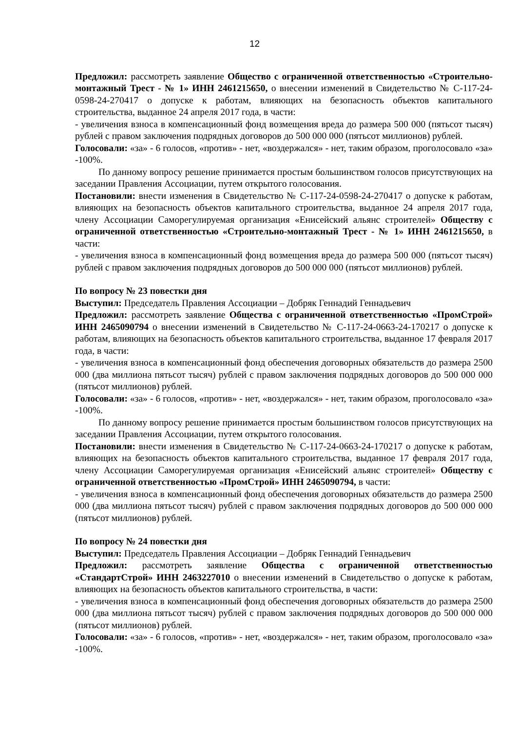12
Предложил: рассмотреть заявление Общество с ограниченной ответственностью «Строительно-монтажный Трест - № 1» ИНН 2461215650, о внесении изменений в Свидетельство № С-117-24-0598-24-270417 о допуске к работам, влияющих на безопасность объектов капитального строительства, выданное 24 апреля 2017 года, в части:
- увеличения взноса в компенсационный фонд возмещения вреда до размера 500 000 (пятьсот тысяч) рублей с правом заключения подрядных договоров до 500 000 000 (пятьсот миллионов) рублей.
Голосовали: «за» - 6 голосов, «против» - нет, «воздержался» - нет, таким образом, проголосовало «за» -100%.
По данному вопросу решение принимается простым большинством голосов присутствующих на заседании Правления Ассоциации, путем открытого голосования.
Постановили: внести изменения в Свидетельство № С-117-24-0598-24-270417 о допуске к работам, влияющих на безопасность объектов капитального строительства, выданное 24 апреля 2017 года, члену Ассоциации Саморегулируемая организация «Енисейский альянс строителей» Обществу с ограниченной ответственностью «Строительно-монтажный Трест - № 1» ИНН 2461215650, в части:
- увеличения взноса в компенсационный фонд возмещения вреда до размера 500 000 (пятьсот тысяч) рублей с правом заключения подрядных договоров до 500 000 000 (пятьсот миллионов) рублей.
По вопросу № 23 повестки дня
Выступил: Председатель Правления Ассоциации – Добряк Геннадий Геннадьевич
Предложил: рассмотреть заявление Общества с ограниченной ответственностью «ПромСтрой» ИНН 2465090794 о внесении изменений в Свидетельство № С-117-24-0663-24-170217 о допуске к работам, влияющих на безопасность объектов капитального строительства, выданное 17 февраля 2017 года, в части:
- увеличения взноса в компенсационный фонд обеспечения договорных обязательств до размера 2500 000 (два миллиона пятьсот тысяч) рублей с правом заключения подрядных договоров до 500 000 000 (пятьсот миллионов) рублей.
Голосовали: «за» - 6 голосов, «против» - нет, «воздержался» - нет, таким образом, проголосовало «за» -100%.
По данному вопросу решение принимается простым большинством голосов присутствующих на заседании Правления Ассоциации, путем открытого голосования.
Постановили: внести изменения в Свидетельство № С-117-24-0663-24-170217 о допуске к работам, влияющих на безопасность объектов капитального строительства, выданное 17 февраля 2017 года, члену Ассоциации Саморегулируемая организация «Енисейский альянс строителей» Обществу с ограниченной ответственностью «ПромСтрой» ИНН 2465090794, в части:
- увеличения взноса в компенсационный фонд обеспечения договорных обязательств до размера 2500 000 (два миллиона пятьсот тысяч) рублей с правом заключения подрядных договоров до 500 000 000 (пятьсот миллионов) рублей.
По вопросу № 24 повестки дня
Выступил: Председатель Правления Ассоциации – Добряк Геннадий Геннадьевич
Предложил: рассмотреть заявление Общества с ограниченной ответственностью «СтандартСтрой» ИНН 2463227010 о внесении изменений в Свидетельство о допуске к работам, влияющих на безопасность объектов капитального строительства, в части:
- увеличения взноса в компенсационный фонд обеспечения договорных обязательств до размера 2500 000 (два миллиона пятьсот тысяч) рублей с правом заключения подрядных договоров до 500 000 000 (пятьсот миллионов) рублей.
Голосовали: «за» - 6 голосов, «против» - нет, «воздержался» - нет, таким образом, проголосовало «за» -100%.